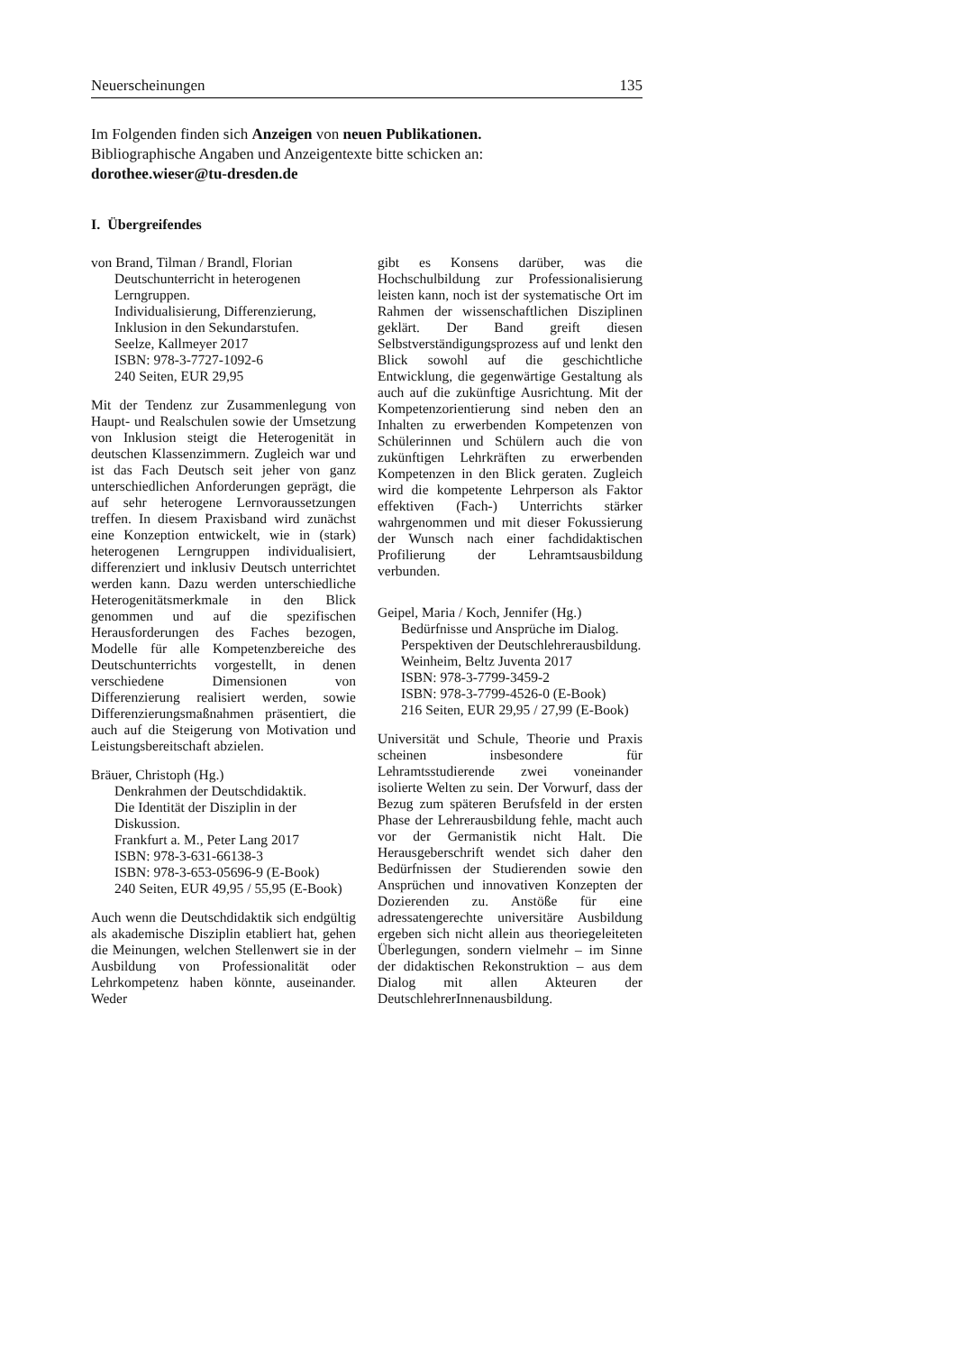Neuerscheinungen 135
Im Folgenden finden sich Anzeigen von neuen Publikationen.
Bibliographische Angaben und Anzeigentexte bitte schicken an:
dorothee.wieser@tu-dresden.de
I. Übergreifendes
von Brand, Tilman / Brandl, Florian
Deutschunterricht in heterogenen Lerngruppen.
Individualisierung, Differenzierung, Inklusion in den Sekundarstufen.
Seelze, Kallmeyer 2017
ISBN: 978-3-7727-1092-6
240 Seiten, EUR 29,95
Mit der Tendenz zur Zusammenlegung von Haupt- und Realschulen sowie der Umsetzung von Inklusion steigt die Heterogenität in deutschen Klassenzimmern. Zugleich war und ist das Fach Deutsch seit jeher von ganz unterschiedlichen Anforderungen geprägt, die auf sehr heterogene Lernvoraussetzungen treffen. In diesem Praxisband wird zunächst eine Konzeption entwickelt, wie in (stark) heterogenen Lerngruppen individualisiert, differenziert und inklusiv Deutsch unterrichtet werden kann. Dazu werden unterschiedliche Heterogenitätsmerkmale in den Blick genommen und auf die spezifischen Herausforderungen des Faches bezogen, Modelle für alle Kompetenzbereiche des Deutschunterrichts vorgestellt, in denen verschiedene Dimensionen von Differenzierung realisiert werden, sowie Differenzierungsmaßnahmen präsentiert, die auch auf die Steigerung von Motivation und Leistungsbereitschaft abzielen.
Bräuer, Christoph (Hg.)
Denkrahmen der Deutschdidaktik.
Die Identität der Disziplin in der Diskussion.
Frankfurt a. M., Peter Lang 2017
ISBN: 978-3-631-66138-3
ISBN: 978-3-653-05696-9 (E-Book)
240 Seiten, EUR 49,95 / 55,95 (E-Book)
Auch wenn die Deutschdidaktik sich endgültig als akademische Disziplin etabliert hat, gehen die Meinungen, welchen Stellenwert sie in der Ausbildung von Professionalität oder Lehrkompetenz haben könnte, auseinander. Weder
gibt es Konsens darüber, was die Hochschulbildung zur Professionalisierung leisten kann, noch ist der systematische Ort im Rahmen der wissenschaftlichen Disziplinen geklärt. Der Band greift diesen Selbstverständigungsprozess auf und lenkt den Blick sowohl auf die geschichtliche Entwicklung, die gegenwärtige Gestaltung als auch auf die zukünftige Ausrichtung. Mit der Kompetenzorientierung sind neben den an Inhalten zu erwerbenden Kompetenzen von Schülerinnen und Schülern auch die von zukünftigen Lehrkräften zu erwerbenden Kompetenzen in den Blick geraten. Zugleich wird die kompetente Lehrperson als Faktor effektiven (Fach-) Unterrichts stärker wahrgenommen und mit dieser Fokussierung der Wunsch nach einer fachdidaktischen Profilierung der Lehramtsausbildung verbunden.
Geipel, Maria / Koch, Jennifer (Hg.)
Bedürfnisse und Ansprüche im Dialog.
Perspektiven der Deutschlehrerausbildung.
Weinheim, Beltz Juventa 2017
ISBN: 978-3-7799-3459-2
ISBN: 978-3-7799-4526-0 (E-Book)
216 Seiten, EUR 29,95 / 27,99 (E-Book)
Universität und Schule, Theorie und Praxis scheinen insbesondere für Lehramtsstudierende zwei voneinander isolierte Welten zu sein. Der Vorwurf, dass der Bezug zum späteren Berufsfeld in der ersten Phase der Lehrerausbildung fehle, macht auch vor der Germanistik nicht Halt. Die Herausgeberschrift wendet sich daher den Bedürfnissen der Studierenden sowie den Ansprüchen und innovativen Konzepten der Dozierenden zu. Anstöße für eine adressatengerechte universitäre Ausbildung ergeben sich nicht allein aus theoriegeleiteten Überlegungen, sondern vielmehr – im Sinne der didaktischen Rekonstruktion – aus dem Dialog mit allen Akteuren der DeutschlehrerInnenausbildung.